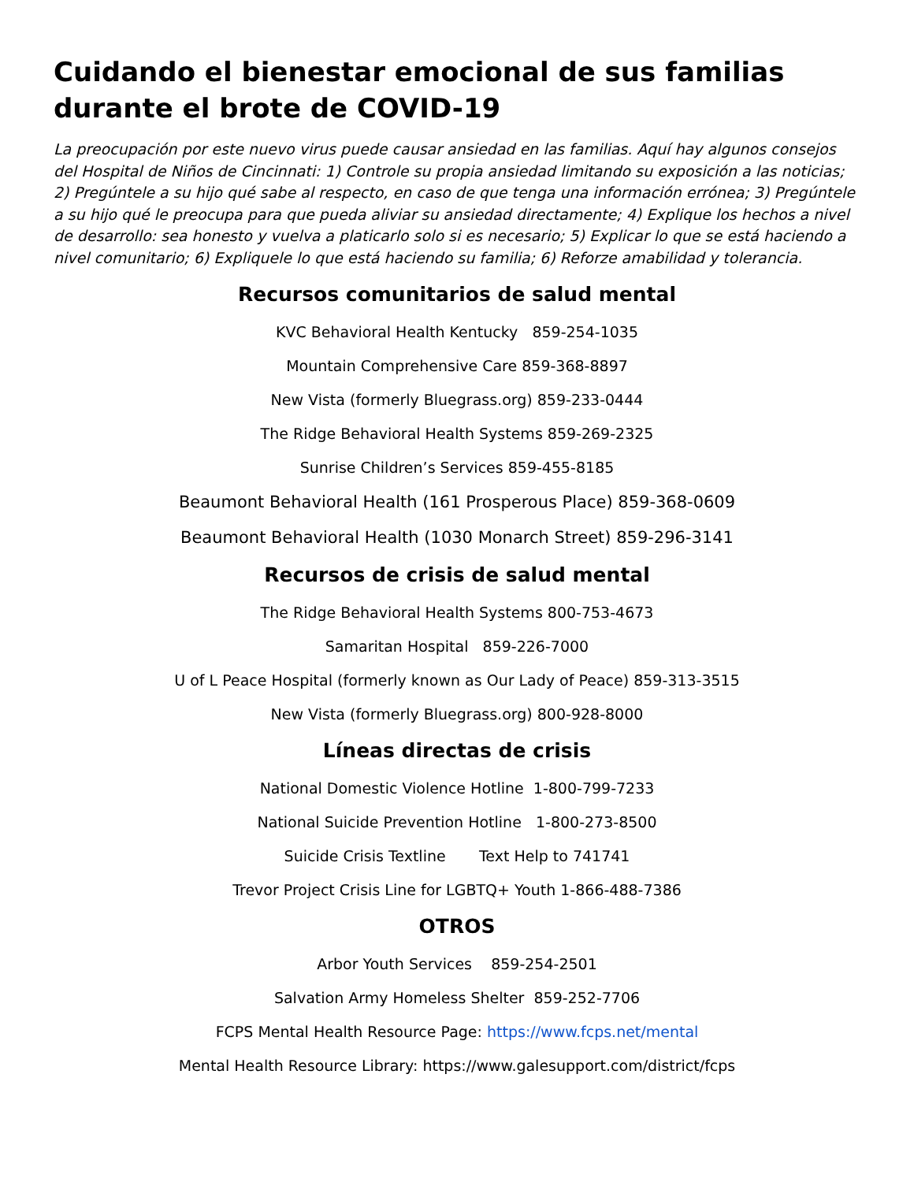Cuidando el bienestar emocional de sus familias durante el brote de COVID-19
La preocupación por este nuevo virus puede causar ansiedad en las familias. Aquí hay algunos consejos del Hospital de Niños de Cincinnati: 1) Controle su propia ansiedad limitando su exposición a las noticias; 2) Pregúntele a su hijo qué sabe al respecto, en caso de que tenga una información errónea; 3) Pregúntele a su hijo qué le preocupa para que pueda aliviar su ansiedad directamente; 4) Explique los hechos a nivel de desarrollo: sea honesto y vuelva a platicarlo solo si es necesario; 5) Explicar lo que se está haciendo a nivel comunitario; 6) Expliquele lo que está haciendo su familia; 6) Reforze amabilidad y tolerancia.
Recursos comunitarios de salud mental
KVC Behavioral Health Kentucky 859-254-1035
Mountain Comprehensive Care 859-368-8897
New Vista (formerly Bluegrass.org) 859-233-0444
The Ridge Behavioral Health Systems 859-269-2325
Sunrise Children’s Services 859-455-8185
Beaumont Behavioral Health (161 Prosperous Place) 859-368-0609
Beaumont Behavioral Health (1030 Monarch Street) 859-296-3141
Recursos de crisis de salud mental
The Ridge Behavioral Health Systems 800-753-4673
Samaritan Hospital 859-226-7000
U of L Peace Hospital (formerly known as Our Lady of Peace) 859-313-3515
New Vista (formerly Bluegrass.org) 800-928-8000
Líneas directas de crisis
National Domestic Violence Hotline 1-800-799-7233
National Suicide Prevention Hotline 1-800-273-8500
Suicide Crisis Textline Text Help to 741741
Trevor Project Crisis Line for LGBTQ+ Youth 1-866-488-7386
OTROS
Arbor Youth Services 859-254-2501
Salvation Army Homeless Shelter 859-252-7706
FCPS Mental Health Resource Page: https://www.fcps.net/mental
Mental Health Resource Library: https://www.galesupport.com/district/fcps